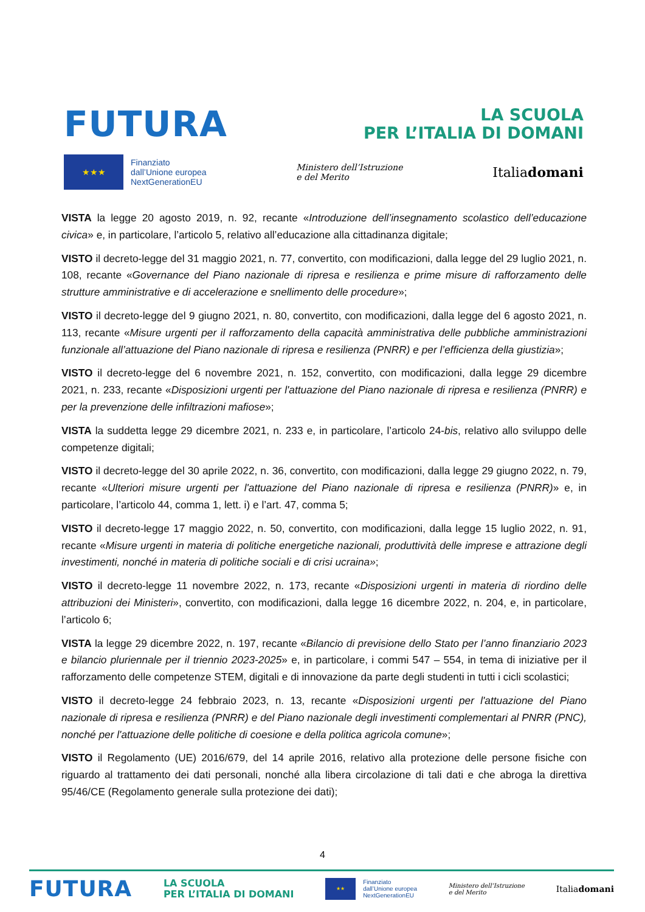FUTURA
LA SCUOLA
PER L’ITALIA DI DOMANI
★★★
Finanziato
dall’Unione europea
NextGenerationEU
Ministero dell’Istruzione
e del Merito
Italiadomani
VISTA la legge 20 agosto 2019, n. 92, recante «Introduzione dell’insegnamento scolastico dell’educazione civica» e, in particolare, l’articolo 5, relativo all’educazione alla cittadinanza digitale;
VISTO il decreto-legge del 31 maggio 2021, n. 77, convertito, con modificazioni, dalla legge del 29 luglio 2021, n. 108, recante «Governance del Piano nazionale di ripresa e resilienza e prime misure di rafforzamento delle strutture amministrative e di accelerazione e snellimento delle procedure»;
VISTO il decreto-legge del 9 giugno 2021, n. 80, convertito, con modificazioni, dalla legge del 6 agosto 2021, n. 113, recante «Misure urgenti per il rafforzamento della capacità amministrativa delle pubbliche amministrazioni funzionale all’attuazione del Piano nazionale di ripresa e resilienza (PNRR) e per l’efficienza della giustizia»;
VISTO il decreto-legge del 6 novembre 2021, n. 152, convertito, con modificazioni, dalla legge 29 dicembre 2021, n. 233, recante «Disposizioni urgenti per l'attuazione del Piano nazionale di ripresa e resilienza (PNRR) e per la prevenzione delle infiltrazioni mafiose»;
VISTA la suddetta legge 29 dicembre 2021, n. 233 e, in particolare, l’articolo 24-bis, relativo allo sviluppo delle competenze digitali;
VISTO il decreto-legge del 30 aprile 2022, n. 36, convertito, con modificazioni, dalla legge 29 giugno 2022, n. 79, recante «Ulteriori misure urgenti per l'attuazione del Piano nazionale di ripresa e resilienza (PNRR)» e, in particolare, l’articolo 44, comma 1, lett. i) e l’art. 47, comma 5;
VISTO il decreto-legge 17 maggio 2022, n. 50, convertito, con modificazioni, dalla legge 15 luglio 2022, n. 91, recante «Misure urgenti in materia di politiche energetiche nazionali, produttività delle imprese e attrazione degli investimenti, nonché in materia di politiche sociali e di crisi ucraina»;
VISTO il decreto-legge 11 novembre 2022, n. 173, recante «Disposizioni urgenti in materia di riordino delle attribuzioni dei Ministeri», convertito, con modificazioni, dalla legge 16 dicembre 2022, n. 204, e, in particolare, l’articolo 6;
VISTA la legge 29 dicembre 2022, n. 197, recante «Bilancio di previsione dello Stato per l’anno finanziario 2023 e bilancio pluriennale per il triennio 2023-2025» e, in particolare, i commi 547 – 554, in tema di iniziative per il rafforzamento delle competenze STEM, digitali e di innovazione da parte degli studenti in tutti i cicli scolastici;
VISTO il decreto-legge 24 febbraio 2023, n. 13, recante «Disposizioni urgenti per l'attuazione del Piano nazionale di ripresa e resilienza (PNRR) e del Piano nazionale degli investimenti complementari al PNRR (PNC), nonché per l'attuazione delle politiche di coesione e della politica agricola comune»;
VISTO il Regolamento (UE) 2016/679, del 14 aprile 2016, relativo alla protezione delle persone fisiche con riguardo al trattamento dei dati personali, nonché alla libera circolazione di tali dati e che abroga la direttiva 95/46/CE (Regolamento generale sulla protezione dei dati);
4
FUTURA
LA SCUOLA
PER L’ITALIA DI DOMANI
★★
Finanziato
dall’Unione europea
NextGenerationEU
Ministero dell’Istruzione
e del Merito
Italiadomani